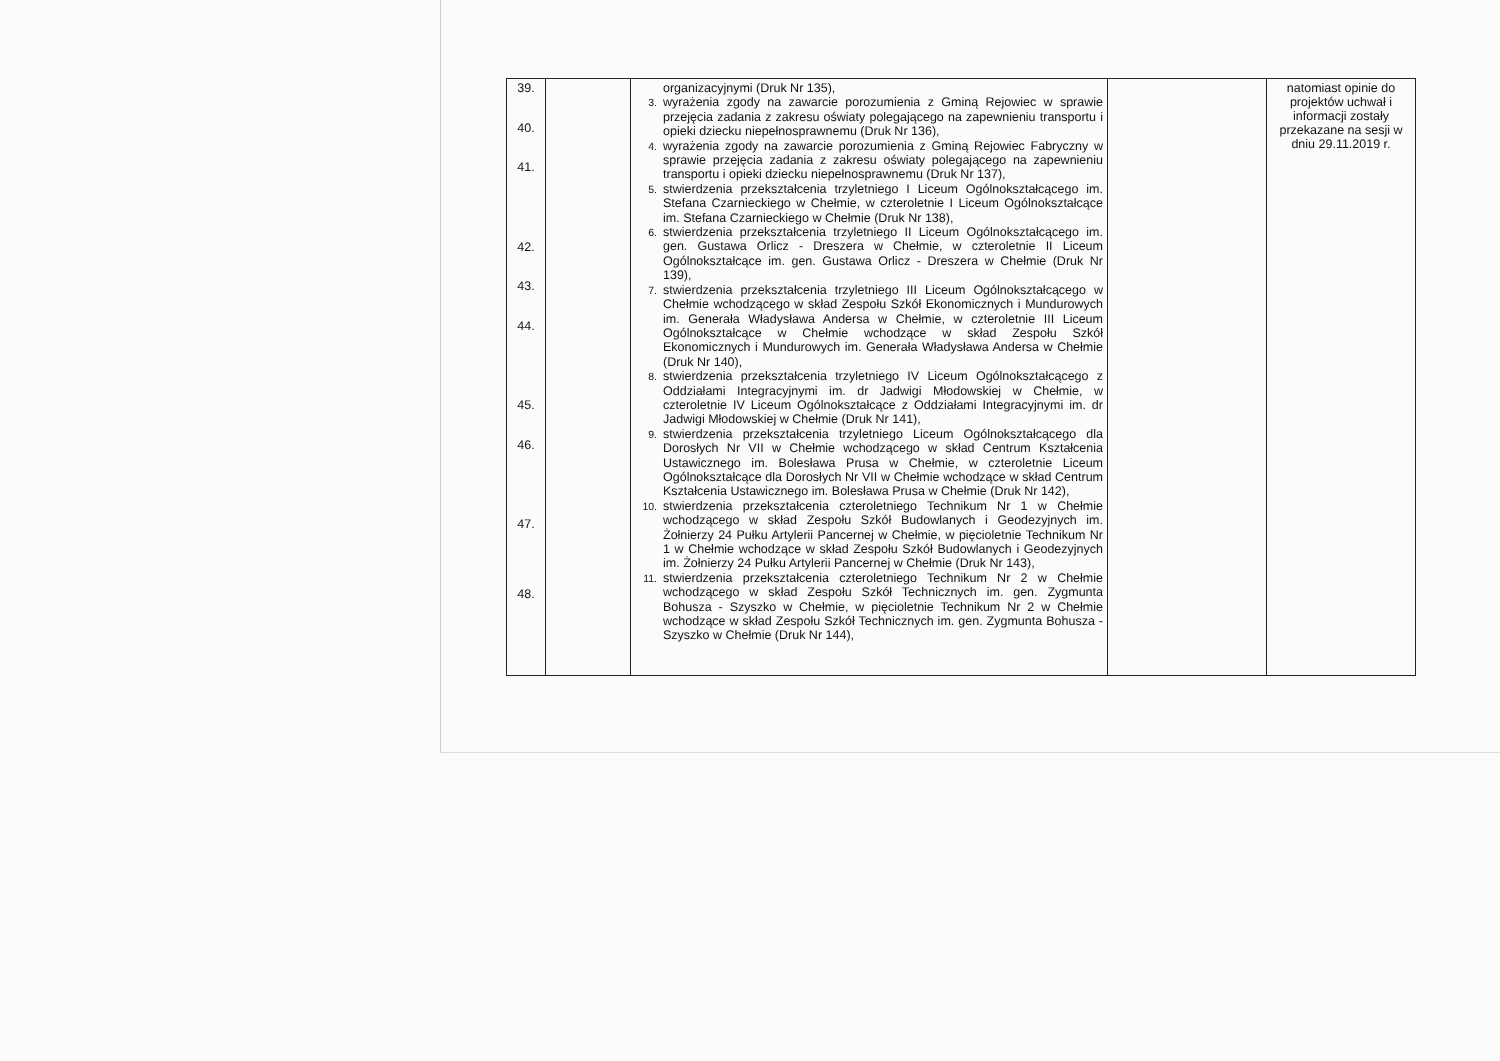| 39. 40. 41. 42. 43. 44. 45. 46. 47. 48. | | organizacyjnymi (Druk Nr 135), 3. wyrażenia zgody na zawarcie porozumienia z Gminą Rejowiec w sprawie przejęcia zadania z zakresu oświaty polegającego na zapewnieniu transportu i opieki dziecku niepełnosprawnemu (Druk Nr 136), 4. wyrażenia zgody na zawarcie porozumienia z Gminą Rejowiec Fabryczny w sprawie przejęcia zadania z zakresu oświaty polegającego na zapewnieniu transportu i opieki dziecku niepełnosprawnemu (Druk Nr 137), 5. stwierdzenia przekształcenia trzyletniego I Liceum Ogólnokształcącego im. Stefana Czarnieckiego w Chełmie, w czteroletnie I Liceum Ogólnokształcące im. Stefana Czarnieckiego w Chełmie (Druk Nr 138), 6. stwierdzenia przekształcenia trzyletniego II Liceum Ogólnokształcącego im. gen. Gustawa Orlicz - Dreszera w Chełmie, w czteroletnie II Liceum Ogólnokształcące im. gen. Gustawa Orlicz - Dreszera w Chełmie (Druk Nr 139), 7. stwierdzenia przekształcenia trzyletniego III Liceum Ogólnokształcącego w Chełmie wchodzącego w skład Zespołu Szkół Ekonomicznych i Mundurowych im. Generała Władysława Andersa w Chełmie, w czteroletnie III Liceum Ogólnokształcące w Chełmie wchodzące w skład Zespołu Szkół Ekonomicznych i Mundurowych im. Generała Władysława Andersa w Chełmie (Druk Nr 140), 8. stwierdzenia przekształcenia trzyletniego IV Liceum Ogólnokształcącego z Oddziałami Integracyjnymi im. dr Jadwigi Młodowskiej w Chełmie, w czteroletnie IV Liceum Ogólnokształcące z Oddziałami Integracyjnymi im. dr Jadwigi Młodowskiej w Chełmie (Druk Nr 141), 9. stwierdzenia przekształcenia trzyletniego Liceum Ogólnokształcącego dla Dorosłych Nr VII w Chełmie wchodzącego w skład Centrum Kształcenia Ustawicznego im. Bolesława Prusa w Chełmie, w czteroletnie Liceum Ogólnokształcące dla Dorosłych Nr VII w Chełmie wchodzące w skład Centrum Kształcenia Ustawicznego im. Bolesława Prusa w Chełmie (Druk Nr 142), 10. stwierdzenia przekształcenia czteroletniego Technikum Nr 1 w Chełmie wchodzącego w skład Zespołu Szkół Budowlanych i Geodezyjnych im. Żołnierzy 24 Pułku Artylerii Pancernej w Chełmie, w pięcioletnie Technikum Nr 1 w Chełmie wchodzące w skład Zespołu Szkół Budowlanych i Geodezyjnych im. Żołnierzy 24 Pułku Artylerii Pancernej w Chełmie (Druk Nr 143), 11. stwierdzenia przekształcenia czteroletniego Technikum Nr 2 w Chełmie wchodzącego w skład Zespołu Szkół Technicznych im. gen. Zygmunta Bohusza - Szyszko w Chełmie, w pięcioletnie Technikum Nr 2 w Chełmie wchodzące w skład Zespołu Szkół Technicznych im. gen. Zygmunta Bohusza - Szyszko w Chełmie (Druk Nr 144), | | natomiast opinie do projektów uchwał i informacji zostały przekazane na sesji w dniu 29.11.2019 r. |